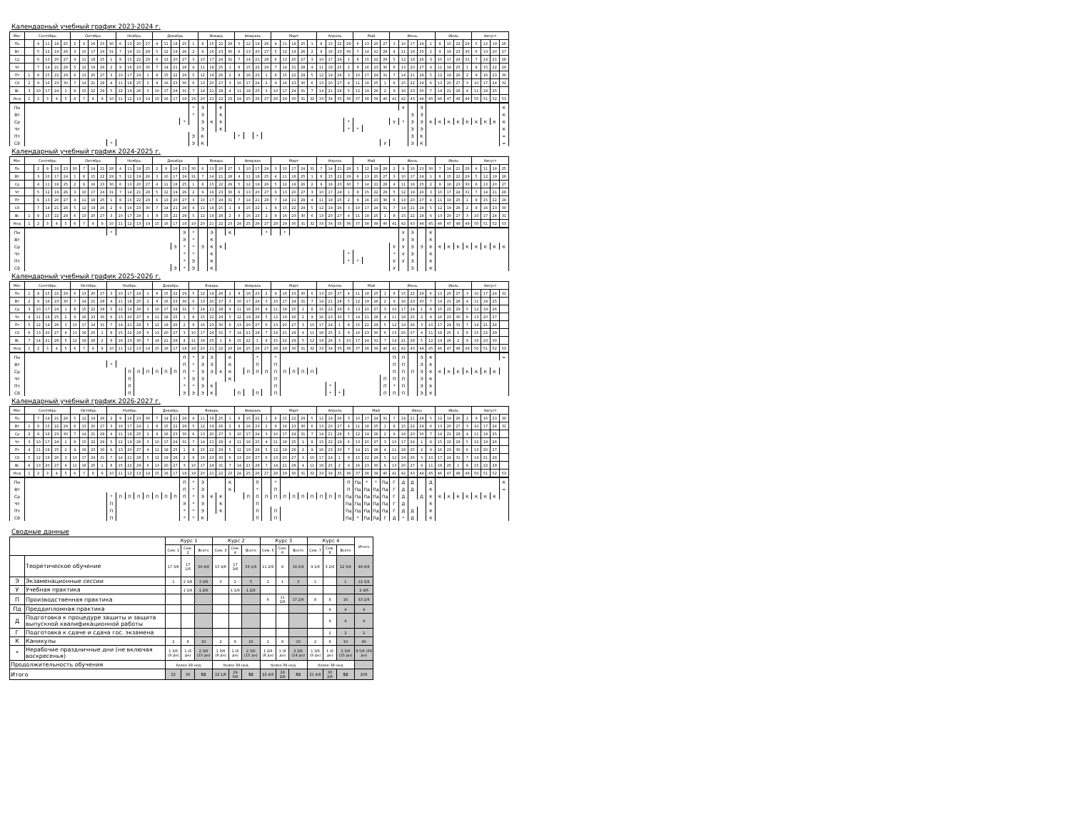Календарный учебный график 2023-2024 г.
| Мес | Сентябрь | | | | | Октябрь | | | | | Ноябрь | | | | Декабрь | | | | | Январь | | | | Февраль | | | | Март | | | | | Апрель | | | | Май | | | | Июнь | | | | | Июль | | | | Август | | | |
| Пн | | 4 | 11 | 18 | 25 | 2 | 9 | 16 | 23 | 30 | 6 | 13 | 20 | 27 | 4 | 11 | 18 | 25 | 1 | 8 | 15 | 22 | 29 | 5 | 12 | 19 | 26 | 4 | 11 | 18 | 25 | 1 | 8 | 15 | 22 | 29 | 6 | 13 | 20 | 27 | 3 | 10 | 17 | 24 | 1 | 8 | 15 | 22 | 29 | 5 | 12 | 19 | 26 |
| Вт | | 5 | 12 | 19 | 26 | 3 | 10 | 17 | 24 | 31 | 7 | 14 | 21 | 28 | 5 | 12 | 19 | 26 | 2 | 9 | 16 | 23 | 30 | 6 | 13 | 20 | 27 | 5 | 12 | 19 | 26 | 2 | 9 | 16 | 23 | 30 | 7 | 14 | 21 | 28 | 4 | 11 | 18 | 25 | 2 | 9 | 16 | 23 | 30 | 6 | 13 | 20 | 27 |
| Ср | | 6 | 13 | 20 | 27 | 4 | 11 | 18 | 25 | 1 | 8 | 15 | 22 | 29 | 6 | 13 | 20 | 27 | 3 | 10 | 17 | 24 | 31 | 7 | 14 | 21 | 28 | 6 | 13 | 20 | 27 | 3 | 10 | 17 | 24 | 1 | 8 | 15 | 22 | 29 | 5 | 12 | 19 | 26 | 3 | 10 | 17 | 24 | 31 | 7 | 14 | 21 | 28 |
| Чт | | 7 | 14 | 21 | 28 | 5 | 12 | 19 | 26 | 2 | 9 | 16 | 23 | 30 | 7 | 14 | 21 | 28 | 4 | 11 | 18 | 25 | 1 | 8 | 15 | 22 | 29 | 7 | 14 | 21 | 28 | 4 | 11 | 18 | 25 | 2 | 9 | 16 | 23 | 30 | 6 | 13 | 20 | 27 | 4 | 11 | 18 | 25 | 1 | 8 | 15 | 22 | 29 |
| Пт | 1 | 8 | 15 | 22 | 29 | 6 | 13 | 20 | 27 | 3 | 10 | 17 | 24 | 1 | 8 | 15 | 22 | 29 | 5 | 12 | 19 | 26 | 2 | 9 | 16 | 23 | 1 | 8 | 15 | 22 | 29 | 5 | 12 | 19 | 26 | 3 | 10 | 17 | 24 | 31 | 7 | 14 | 21 | 28 | 5 | 12 | 19 | 26 | 2 | 9 | 16 | 23 | 30 |
| Сб | 2 | 9 | 16 | 23 | 30 | 7 | 14 | 21 | 28 | 4 | 11 | 18 | 25 | 2 | 9 | 16 | 23 | 30 | 6 | 13 | 20 | 27 | 3 | 10 | 17 | 24 | 2 | 9 | 16 | 23 | 30 | 6 | 13 | 20 | 27 | 4 | 11 | 18 | 25 | 1 | 8 | 15 | 22 | 29 | 6 | 13 | 20 | 27 | 3 | 10 | 17 | 24 | 31 |
| Вс | 3 | 10 | 17 | 24 | 1 | 8 | 15 | 22 | 29 | 5 | 12 | 19 | 26 | 3 | 10 | 17 | 24 | 31 | 7 | 14 | 21 | 28 | 4 | 11 | 18 | 25 | 3 | 10 | 17 | 24 | 31 | 7 | 14 | 21 | 28 | 5 | 12 | 19 | 26 | 2 | 9 | 16 | 23 | 30 | 7 | 14 | 21 | 28 | 4 | 11 | 18 | 25 | |
| Нед | 1 | 2 | 3 | 4 | 5 | 6 | 7 | 8 | 9 | 10 | 11 | 12 | 13 | 14 | 15 | 16 | 17 | 18 | 19 | 20 | 21 | 22 | 23 | 24 | 25 | 26 | 27 | 28 | 29 | 30 | 31 | 32 | 33 | 34 | 35 | 36 | 37 | 38 | 39 | 40 | 41 | 42 | 43 | 44 | 45 | 46 | 47 | 48 | 49 | 50 | 51 | 52 | 53 |
| Пн | | | | | | | | | | | | | | | | | | | * | Э | | К | | | | | | | | | | | | | | | | | | | | У | | Э | | | | | | | | | К |
| Вт | | | | | | | | | | | | | | | | | | | * | Э | | К | | | | | | | | | | | | | | | | | | | | | Э | Э | | | | | | | | | К |
| Ср | | | | | | | | | | | | | | | | | | * | | Э | К | К | | | | | | | | | | | | | | * | | | | | У | * | Э | Э | К | К | К | К | К | К | К | К | К |
| Чт | | | | | | | | | | | | | | | | | | | | Э | | К | | | | | | | | | | | | | | * | * | | | | | | Э | Э | | | | | | | | | К |
| Пт | | | | | | | | | | | | | | | | | | | Э | К | | | | * | | * | | | | | | | | | | | | | | | | | Э | К | | | | | | | | | = |
| Сб | | | | | | | | | | * | | | | | | | | | Э | К | | | | | | | | | | | | | | | | | | | | У | | | Э | К | | | | | | | | | = |
Календарный учебный график 2024-2025 г.
| Мес | Сентябрь | | | | | Октябрь | | | | | Ноябрь | | | | Декабрь | | | | | Январь | | | | Февраль | | | | Март | | | | | Апрель | | | | Май | | | | Июнь | | | | | Июль | | | | Август | | | |
| Пн | | 2 | 9 | 16 | 23 | 30 | 7 | 14 | 21 | 28 | 4 | 11 | 18 | 25 | 2 | 9 | 16 | 23 | 30 | 6 | 13 | 20 | 27 | 3 | 10 | 17 | 24 | 3 | 10 | 17 | 24 | 31 | 7 | 14 | 21 | 28 | 5 | 12 | 19 | 26 | 2 | 9 | 16 | 23 | 30 | 7 | 14 | 21 | 28 | 4 | 11 | 18 | 25 |
| Вт | | 3 | 10 | 17 | 24 | 1 | 8 | 15 | 22 | 29 | 5 | 12 | 19 | 26 | 3 | 10 | 17 | 24 | 31 | 7 | 14 | 21 | 28 | 4 | 11 | 18 | 25 | 4 | 11 | 18 | 25 | 1 | 8 | 15 | 22 | 29 | 6 | 13 | 20 | 27 | 3 | 10 | 17 | 24 | 1 | 8 | 15 | 22 | 29 | 5 | 12 | 19 | 26 |
| Ср | | 4 | 11 | 18 | 25 | 2 | 9 | 16 | 23 | 30 | 6 | 13 | 20 | 27 | 4 | 11 | 18 | 25 | 1 | 8 | 15 | 22 | 29 | 5 | 12 | 19 | 26 | 5 | 12 | 19 | 26 | 2 | 9 | 16 | 23 | 30 | 7 | 14 | 21 | 28 | 4 | 11 | 18 | 25 | 2 | 9 | 16 | 23 | 30 | 6 | 13 | 20 | 27 |
| Чт | | 5 | 12 | 19 | 26 | 3 | 10 | 17 | 24 | 31 | 7 | 14 | 21 | 28 | 5 | 12 | 19 | 26 | 2 | 9 | 16 | 23 | 30 | 6 | 13 | 20 | 27 | 6 | 13 | 20 | 27 | 3 | 10 | 17 | 24 | 1 | 8 | 15 | 22 | 29 | 5 | 12 | 19 | 26 | 3 | 10 | 17 | 24 | 31 | 7 | 14 | 21 | 28 |
| Пт | | 6 | 13 | 20 | 27 | 4 | 11 | 18 | 25 | 1 | 8 | 15 | 22 | 29 | 6 | 13 | 20 | 27 | 3 | 10 | 17 | 24 | 31 | 7 | 14 | 21 | 28 | 7 | 14 | 21 | 28 | 4 | 11 | 18 | 25 | 2 | 9 | 16 | 23 | 30 | 6 | 13 | 20 | 27 | 4 | 11 | 18 | 25 | 1 | 8 | 15 | 22 | 29 |
| Сб | | 7 | 14 | 21 | 28 | 5 | 12 | 19 | 26 | 2 | 9 | 16 | 23 | 30 | 7 | 14 | 21 | 28 | 4 | 11 | 18 | 25 | 1 | 8 | 15 | 22 | 1 | 8 | 15 | 22 | 29 | 5 | 12 | 19 | 26 | 3 | 10 | 17 | 24 | 31 | 7 | 14 | 21 | 28 | 5 | 12 | 19 | 26 | 2 | 9 | 16 | 23 | 30 |
| Вс | 1 | 8 | 15 | 22 | 29 | 6 | 13 | 20 | 27 | 3 | 10 | 17 | 24 | 1 | 8 | 15 | 22 | 29 | 5 | 12 | 19 | 26 | 2 | 9 | 16 | 23 | 2 | 9 | 16 | 23 | 30 | 6 | 13 | 20 | 27 | 4 | 11 | 18 | 25 | 1 | 8 | 15 | 22 | 29 | 6 | 13 | 20 | 27 | 3 | 10 | 17 | 24 | 31 |
| Нед | 1 | 2 | 3 | 4 | 5 | 6 | 7 | 8 | 9 | 10 | 11 | 12 | 13 | 14 | 15 | 16 | 17 | 18 | 19 | 20 | 21 | 22 | 23 | 24 | 25 | 26 | 27 | 28 | 29 | 30 | 31 | 32 | 33 | 34 | 35 | 36 | 37 | 38 | 39 | 40 | 41 | 42 | 43 | 44 | 45 | 46 | 47 | 48 | 49 | 50 | 51 | 52 | 53 |
| Пн | | | | | | | | | | * | | | | | | | | Э | * | | Э | | К | | | | * | | * | | | | | | | | | | | | | У | Э | | К | | | | | | | | |
| Вт | | | | | | | | | | | | | | | | | | Э | * | | К | | | | | | | | | | | | | | | | | | | | | У | Э | | К | | | | | | | | |
| Ср | | | | | | | | | | | | | | | | | Э | * | * | Э | К | К | | | | | | | | | | | | | | | | | | | У | У | Э | Э | К | К | К | К | К | К | К | К | К |
| Чт | | | | | | | | | | | | | | | | | | * | * | | К | | | | | | | | | | | | | | | * | | | | | * | У | Э | | К | | | | | | | | |
| Пт | | | | | | | | | | | | | | | | | | * | Э | | К | | | | | | | | | | | | | | | * | * | | | | У | У | Э | | К | | | | | | | | |
| Сб | | | | | | | | | | | | | | | | | Э | * | Э | | К | | | | | | | | | | | | | | | | | | | | У | | Э | | К | | | | | | | | |
Календарный учебный график 2025-2026 г.
| Мес | Сентябрь | | | | | Октябрь | | | | Ноябрь | | | | | Декабрь | | | | Январь | | | | | Февраль | | | | Март | | | | | Апрель | | | | Май | | | | Июнь | | | | | Июль | | | | Август | | | |
| Пн | 1 | 8 | 15 | 22 | 29 | 6 | 13 | 20 | 27 | 3 | 10 | 17 | 24 | 1 | 8 | 15 | 22 | 29 | 5 | 12 | 19 | 26 | 2 | 9 | 16 | 23 | 2 | 9 | 16 | 23 | 30 | 6 | 13 | 20 | 27 | 4 | 11 | 18 | 25 | 1 | 8 | 15 | 22 | 29 | 6 | 13 | 20 | 27 | 3 | 10 | 17 | 24 | 31 |
| Вт | 2 | 9 | 16 | 23 | 30 | 7 | 14 | 21 | 28 | 4 | 11 | 18 | 25 | 2 | 9 | 16 | 23 | 30 | 6 | 13 | 20 | 27 | 3 | 10 | 17 | 24 | 3 | 10 | 17 | 24 | 31 | 7 | 14 | 21 | 28 | 5 | 12 | 19 | 26 | 2 | 9 | 16 | 23 | 30 | 7 | 14 | 21 | 28 | 4 | 11 | 18 | 25 | |
| Ср | 3 | 10 | 17 | 24 | 1 | 8 | 15 | 22 | 29 | 5 | 12 | 19 | 26 | 3 | 10 | 17 | 24 | 31 | 7 | 14 | 21 | 28 | 4 | 11 | 18 | 25 | 4 | 11 | 18 | 25 | 1 | 8 | 15 | 22 | 29 | 6 | 13 | 20 | 27 | 3 | 10 | 17 | 24 | 1 | 8 | 15 | 22 | 29 | 5 | 12 | 19 | 26 | |
| Чт | 4 | 11 | 18 | 25 | 2 | 9 | 16 | 23 | 30 | 6 | 13 | 20 | 27 | 4 | 11 | 18 | 25 | 1 | 8 | 15 | 22 | 29 | 5 | 12 | 19 | 26 | 5 | 12 | 19 | 26 | 2 | 9 | 16 | 23 | 30 | 7 | 14 | 21 | 28 | 4 | 11 | 18 | 25 | 2 | 9 | 16 | 23 | 30 | 6 | 13 | 20 | 27 | |
| Пт | 5 | 12 | 19 | 26 | 3 | 10 | 17 | 24 | 31 | 7 | 14 | 21 | 28 | 5 | 12 | 19 | 26 | 2 | 9 | 16 | 23 | 30 | 6 | 13 | 20 | 27 | 6 | 13 | 20 | 27 | 3 | 10 | 17 | 24 | 1 | 8 | 15 | 22 | 29 | 5 | 12 | 19 | 26 | 3 | 10 | 17 | 24 | 31 | 7 | 14 | 21 | 28 | |
| Сб | 6 | 13 | 20 | 27 | 4 | 11 | 18 | 25 | 1 | 8 | 15 | 22 | 29 | 6 | 13 | 20 | 27 | 3 | 10 | 17 | 24 | 31 | 7 | 14 | 21 | 28 | 7 | 14 | 21 | 28 | 4 | 11 | 18 | 25 | 2 | 9 | 16 | 23 | 30 | 6 | 13 | 20 | 27 | 4 | 11 | 18 | 25 | 1 | 8 | 15 | 22 | 29 | |
| Вс | 7 | 14 | 21 | 28 | 5 | 12 | 19 | 26 | 2 | 9 | 16 | 23 | 30 | 7 | 14 | 21 | 28 | 4 | 11 | 18 | 25 | 1 | 8 | 15 | 22 | 1 | 8 | 15 | 22 | 29 | 5 | 12 | 19 | 26 | 3 | 10 | 17 | 24 | 31 | 7 | 14 | 21 | 28 | 5 | 12 | 19 | 26 | 2 | 9 | 16 | 23 | 30 | |
| Нед | 1 | 2 | 3 | 4 | 5 | 6 | 7 | 8 | 9 | 10 | 11 | 12 | 13 | 14 | 15 | 16 | 17 | 18 | 19 | 20 | 21 | 22 | 23 | 24 | 25 | 26 | 27 | 28 | 29 | 30 | 31 | 32 | 33 | 34 | 35 | 36 | 37 | 38 | 39 | 40 | 41 | 42 | 43 | 44 | 45 | 46 | 47 | 48 | 49 | 50 | 51 | 52 | 53 |
| Пн | | | | | | | | | | | | | | | | | | П | * | Э | Э | | К | | | * | | * | | | | | | | | | | | | | П | П | | Э | К | | | | | | | | = |
| Вт | | | | | | | | | | * | | | | | | | | П | * | Э | Э | | К | | | П | | П | | | | | | | | | | | | | П | П | | Э | К | | | | | | | | |
| Ср | | | | | | | | | | | | П | П | П | П | П | П | П | * | Э | Э | К | К | | П | П | П | П | П | П | П | П | | | | | | | | | П | П | П | Э | К | К | К | К | К | К | К | К | |
| Чт | | | | | | | | | | | | П | | | | | | * | Э | Э | | | К | | | | | П | | | | | | | | | | | | П | П | П | | Э | К | | | | | | | | |
| Пт | | | | | | | | | | | | П | | | | | | * | * | Э | К | | | | | | | П | | | | | | * | | | | | | П | * | П | | Э | К | | | | | | | | |
| Сб | | | | | | | | | | | | П | | | | | | Э | Э | Э | К | | | П | | П | | П | | | | | | * | * | | | | | П | П | П | | Э | К | | | | | | | | |
Календарный учебный график 2026-2027 г.
| Мес | Сентябрь | | | | | Октябрь | | | | Ноябрь | | | | | Декабрь | | | | Январь | | | | | Февраль | | | | Март | | | | | Апрель | | | | Май | | | | | Июнь | | | | Июль | | | | Август | | | |
| Пн | | 7 | 14 | 21 | 28 | 5 | 12 | 19 | 26 | 2 | 9 | 16 | 23 | 30 | 7 | 14 | 21 | 28 | 4 | 11 | 18 | 25 | 1 | 8 | 15 | 22 | 1 | 8 | 15 | 22 | 29 | 5 | 12 | 19 | 26 | 3 | 10 | 17 | 24 | 31 | 7 | 14 | 21 | 28 | 5 | 12 | 19 | 26 | 2 | 9 | 16 | 23 | 30 |
| Вт | 1 | 8 | 15 | 22 | 29 | 6 | 13 | 20 | 27 | 3 | 10 | 17 | 24 | 1 | 8 | 15 | 22 | 29 | 5 | 12 | 19 | 26 | 2 | 9 | 16 | 23 | 2 | 9 | 16 | 23 | 30 | 6 | 13 | 20 | 27 | 4 | 11 | 18 | 25 | 1 | 8 | 15 | 22 | 29 | 6 | 13 | 20 | 27 | 3 | 10 | 17 | 24 | 31 |
| Ср | 2 | 9 | 16 | 23 | 30 | 7 | 14 | 21 | 28 | 4 | 11 | 18 | 25 | 2 | 9 | 16 | 23 | 30 | 6 | 13 | 20 | 27 | 3 | 10 | 17 | 24 | 3 | 10 | 17 | 24 | 31 | 7 | 14 | 21 | 28 | 5 | 12 | 19 | 26 | 2 | 9 | 16 | 23 | 30 | 7 | 14 | 21 | 28 | 4 | 11 | 18 | 25 | |
| Чт | 3 | 10 | 17 | 24 | 1 | 8 | 15 | 22 | 29 | 5 | 12 | 19 | 26 | 3 | 10 | 17 | 24 | 31 | 7 | 14 | 21 | 28 | 4 | 11 | 18 | 25 | 4 | 11 | 18 | 25 | 1 | 8 | 15 | 22 | 29 | 6 | 13 | 20 | 27 | 3 | 10 | 17 | 24 | 1 | 8 | 15 | 22 | 29 | 5 | 12 | 19 | 26 | |
| Пт | 4 | 11 | 18 | 25 | 2 | 9 | 16 | 23 | 30 | 6 | 13 | 20 | 27 | 4 | 11 | 18 | 25 | 1 | 8 | 15 | 22 | 29 | 5 | 12 | 19 | 26 | 5 | 12 | 19 | 26 | 2 | 9 | 16 | 23 | 30 | 7 | 14 | 21 | 28 | 4 | 11 | 18 | 25 | 2 | 9 | 16 | 23 | 30 | 6 | 13 | 20 | 27 | |
| Сб | 5 | 12 | 19 | 26 | 3 | 10 | 17 | 24 | 31 | 7 | 14 | 21 | 28 | 5 | 12 | 19 | 26 | 2 | 9 | 16 | 23 | 30 | 6 | 13 | 20 | 27 | 6 | 13 | 20 | 27 | 3 | 10 | 17 | 24 | 1 | 8 | 15 | 22 | 29 | 5 | 12 | 19 | 26 | 3 | 10 | 17 | 24 | 31 | 7 | 14 | 21 | 28 | |
| Вс | 6 | 13 | 20 | 27 | 4 | 11 | 18 | 25 | 1 | 8 | 15 | 22 | 29 | 6 | 13 | 20 | 27 | 3 | 10 | 17 | 24 | 31 | 7 | 14 | 21 | 28 | 7 | 14 | 21 | 28 | 4 | 11 | 18 | 25 | 2 | 9 | 16 | 23 | 30 | 6 | 13 | 20 | 27 | 4 | 11 | 18 | 25 | 1 | 8 | 15 | 22 | 29 | |
| Нед | 1 | 2 | 3 | 4 | 5 | 6 | 7 | 8 | 9 | 10 | 11 | 12 | 13 | 14 | 15 | 16 | 17 | 18 | 19 | 20 | 21 | 22 | 23 | 24 | 25 | 26 | 27 | 28 | 29 | 30 | 31 | 32 | 33 | 34 | 35 | 36 | 37 | 38 | 39 | 40 | 41 | 42 | 43 | 44 | 45 | 46 | 47 | 48 | 49 | 50 | 51 | 52 | 53 |
| Пн | | | | | | | | | | | | | | | | | | П | * | Э | | | К | | | П | | * | | | | | | | | П | Пд | * | * | Пд | Г | Д | Д | | Д | | | | | | | | К |
| Вт | | | | | | | | | | | | | | | | | | П | * | Э | | | К | | | * | | П | | | | | | | | П | Пд | Пд | Пд | Пд | Г | Д | Д | | К | | | | | | | | = |
| Ср | | | | | | | | | | * | П | П | П | П | П | П | П | П | * | Э | К | К | | | П | П | П | П | П | П | П | П | П | П | П | Пд | Пд | Пд | Пд | Пд | Г | Д | | Д | К | К | К | К | К | К | К | К | |
| Чт | | | | | | | | | | П | | | | | | | | Э | * | Э | | К | | | | П | | | | | | | | | | Пд | Пд | Пд | Пд | Пд | Г | Д | | | К | | | | | | | | |
| Пт | | | | | | | | | | П | | | | | | | | * | * | Э | | К | | | | П | | П | | | | | | | | Пд | Пд | Пд | Пд | Пд | Г | Д | Д | | К | | | | | | | | |
| Сб | | | | | | | | | | П | | | | | | | | * | * | К | | | | | | П | | П | | | | | | | | Пд | * | Пд | Пд | Г | Д | * | Д | | К | | | | | | | | |
Сводные данные
| | | Курс 1 | | | Курс 2 | | | Курс 3 | | | Курс 4 | | | Итого |
| --- | --- | --- | --- | --- | --- | --- | --- | --- | --- | --- | --- | --- | --- | --- |
| | | Сем. 1 | Сем. 2 | Всего | Сем. 3 | Сем. 4 | Всего | Сем. 5 | Сем. 6 | Всего | Сем. 7 | Сем. 8 | Всего | |
| | Теоретическое обучение | 17 3/6 | 17 1/6 | 34 4/6 | 15 4/6 | 17 3/6 | 33 1/6 | 11 2/6 | 8 | 19 2/6 | 9 1/6 | 3 2/6 | 12 3/6 | 99 4/6 |
| Э | Экзаменационные сессии | 1 | 2 3/6 | 3 3/6 | 3 | 2 | 5 | 2 | 1 | 3 | 1 | | 1 | 12 3/6 |
| У | Учебная практика | | 1 2/6 | 1 2/6 | | 1 2/6 | 1 2/6 | | | | | | | 2 4/6 |
| П | Производственная практика | | | | | | | 6 | 11 2/6 | 17 2/6 | 8 | 8 | 16 | 33 2/6 |
| Пд | Преддипломная практика | | | | | | | | | | | 4 | 4 | 4 |
| Д | Подготовка к процедуре защиты и защита выпускной квалификационной работы | | | | | | | | | | | 4 | 4 | 4 |
| Г | Подготовка к сдаче и сдача гос. экзамена | | | | | | | | | | | 2 | 2 | 2 |
| К | Каникулы | 2 | 8 | 10 | 2 | 8 | 10 | 2 | 8 | 10 | 2 | 8 | 10 | 40 |
| * | Нерабочие праздничные дни (не включая воскресенья) | 1 3/6 (9 дн) | 1 (6 дн) | 2 3/6 (15 дн) | 1 3/6 (9 дн) | 1 (6 дн) | 2 3/6 (15 дн) | 1 2/6 (8 дн) | 1 (6 дн) | 2 2/6 (14 дн) | 1 3/6 (9 дн) | 1 (6 дн) | 2 3/6 (15 дн) | 9 5/6 (59 дн) |
| Продолжительность обучения | | более 39 нед. | | | более 39 нед. | | | более 39 нед. | | | более 39 нед. | | | |
| Итого | | 22 | 30 | 52 | 22 1/6 | 29 5/6 | 52 | 22 4/6 | 29 2/6 | 52 | 21 4/6 | 30 2/6 | 52 | 208 |